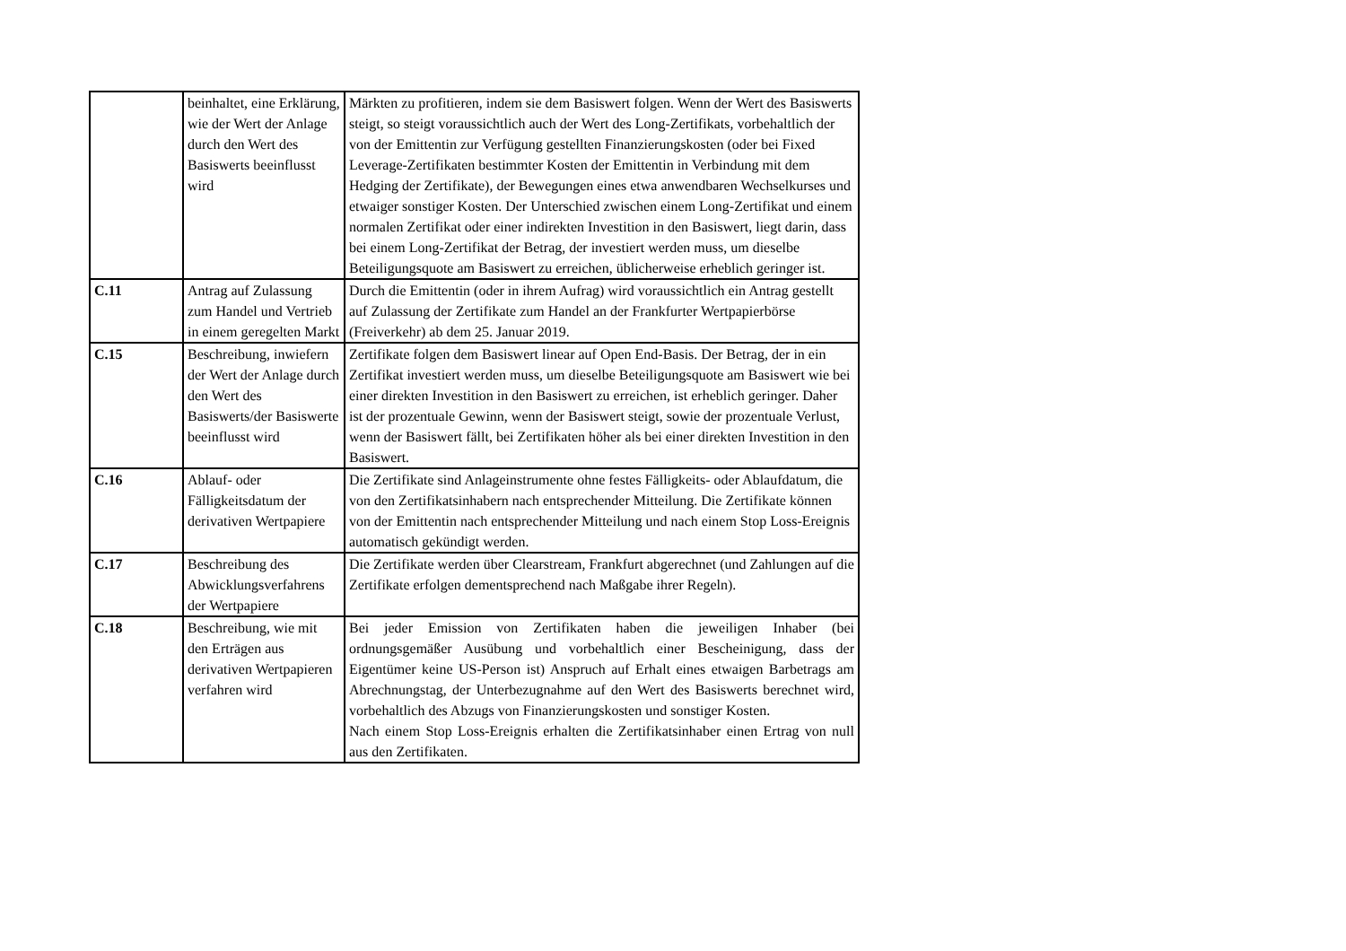| | beinhaltet, eine Erklärung, wie der Wert der Anlage durch den Wert des Basiswerts beeinflusst wird | Märkten zu profitieren, indem sie dem Basiswert folgen. Wenn der Wert des Basiswerts steigt, so steigt voraussichtlich auch der Wert des Long-Zertifikats, vorbehaltlich der von der Emittentin zur Verfügung gestellten Finanzierungskosten (oder bei Fixed Leverage-Zertifikaten bestimmter Kosten der Emittentin in Verbindung mit dem Hedging der Zertifikate), der Bewegungen eines etwa anwendbaren Wechselkurses und etwaiger sonstiger Kosten. Der Unterschied zwischen einem Long-Zertifikat und einem normalen Zertifikat oder einer indirekten Investition in den Basiswert, liegt darin, dass bei einem Long-Zertifikat der Betrag, der investiert werden muss, um dieselbe Beteiligungsquote am Basiswert zu erreichen, üblicherweise erheblich geringer ist. |
| C.11 | Antrag auf Zulassung zum Handel und Vertrieb in einem geregelten Markt | Durch die Emittentin (oder in ihrem Aufrag) wird voraussichtlich ein Antrag gestellt auf Zulassung der Zertifikate zum Handel an der Frankfurter Wertpapierbörse (Freiverkehr) ab dem 25. Januar 2019. |
| C.15 | Beschreibung, inwiefern der Wert der Anlage durch den Wert des Basiswerts/der Basiswerte beeinflusst wird | Zertifikate folgen dem Basiswert linear auf Open End-Basis. Der Betrag, der in ein Zertifikat investiert werden muss, um dieselbe Beteiligungsquote am Basiswert wie bei einer direkten Investition in den Basiswert zu erreichen, ist erheblich geringer. Daher ist der prozentuale Gewinn, wenn der Basiswert steigt, sowie der prozentuale Verlust, wenn der Basiswert fällt, bei Zertifikaten höher als bei einer direkten Investition in den Basiswert. |
| C.16 | Ablauf- oder Fälligkeitsdatum der derivativen Wertpapiere | Die Zertifikate sind Anlageinstrumente ohne festes Fälligkeits- oder Ablaufdatum, die von den Zertifikatsinhabern nach entsprechender Mitteilung. Die Zertifikate können von der Emittentin nach entsprechender Mitteilung und nach einem Stop Loss-Ereignis automatisch gekündigt werden. |
| C.17 | Beschreibung des Abwicklungsverfahrens der Wertpapiere | Die Zertifikate werden über Clearstream, Frankfurt abgerechnet (und Zahlungen auf die Zertifikate erfolgen dementsprechend nach Maßgabe ihrer Regeln). |
| C.18 | Beschreibung, wie mit den Erträgen aus derivativen Wertpapieren verfahren wird | Bei jeder Emission von Zertifikaten haben die jeweiligen Inhaber (bei ordnungsgemäßer Ausübung und vorbehaltlich einer Bescheinigung, dass der Eigentümer keine US-Person ist) Anspruch auf Erhalt eines etwaigen Barbetrags am Abrechnungstag, der Unterbezugnahme auf den Wert des Basiswerts berechnet wird, vorbehaltlich des Abzugs von Finanzierungskosten und sonstiger Kosten. Nach einem Stop Loss-Ereignis erhalten die Zertifikatsinhaber einen Ertrag von null aus den Zertifikaten. |